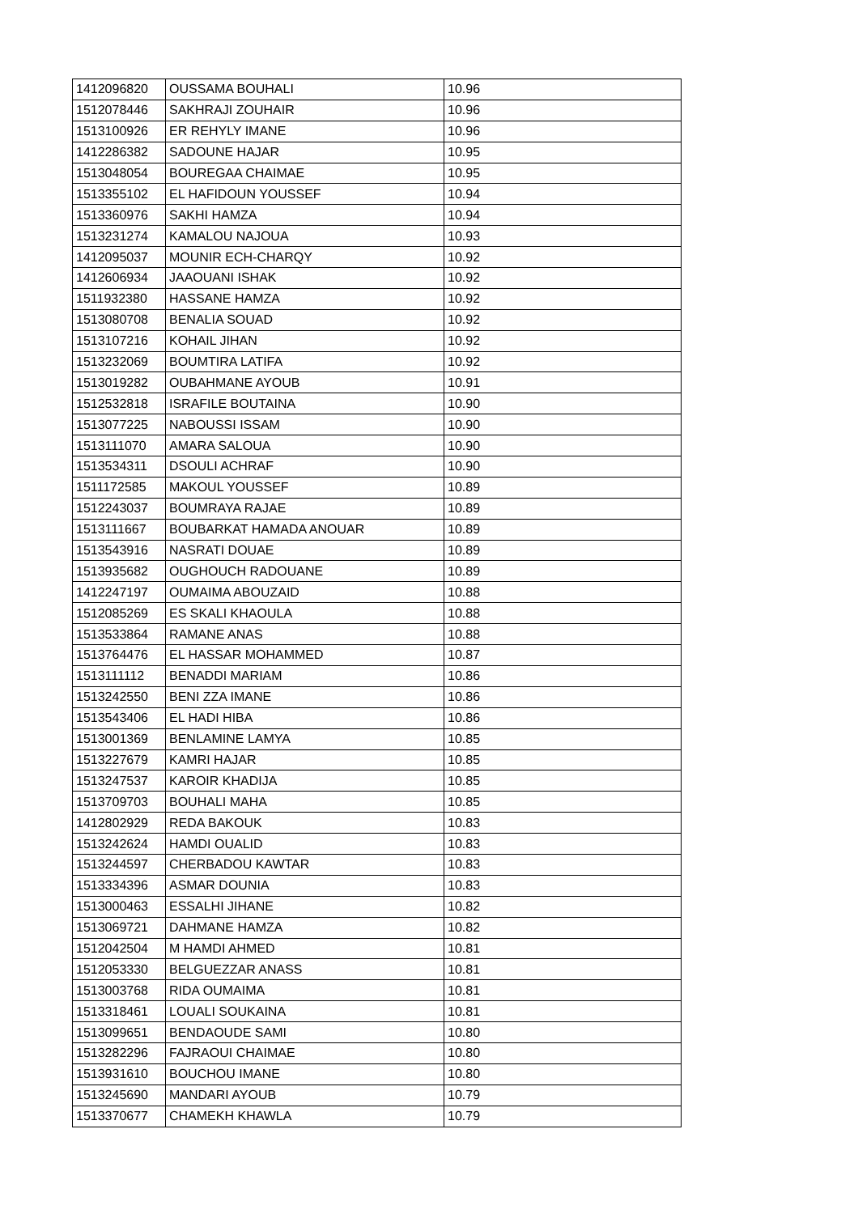| 1412096820 | OUSSAMA BOUHALI | 10.96 |
| 1512078446 | SAKHRAJI ZOUHAIR | 10.96 |
| 1513100926 | ER REHYLY IMANE | 10.96 |
| 1412286382 | SADOUNE HAJAR | 10.95 |
| 1513048054 | BOUREGAA CHAIMAE | 10.95 |
| 1513355102 | EL HAFIDOUN YOUSSEF | 10.94 |
| 1513360976 | SAKHI HAMZA | 10.94 |
| 1513231274 | KAMALOU NAJOUA | 10.93 |
| 1412095037 | MOUNIR ECH-CHARQY | 10.92 |
| 1412606934 | JAAOUANI ISHAK | 10.92 |
| 1511932380 | HASSANE HAMZA | 10.92 |
| 1513080708 | BENALIA SOUAD | 10.92 |
| 1513107216 | KOHAIL JIHAN | 10.92 |
| 1513232069 | BOUMTIRA LATIFA | 10.92 |
| 1513019282 | OUBAHMANE AYOUB | 10.91 |
| 1512532818 | ISRAFILE BOUTAINA | 10.90 |
| 1513077225 | NABOUSSI ISSAM | 10.90 |
| 1513111070 | AMARA SALOUA | 10.90 |
| 1513534311 | DSOULI ACHRAF | 10.90 |
| 1511172585 | MAKOUL YOUSSEF | 10.89 |
| 1512243037 | BOUMRAYA RAJAE | 10.89 |
| 1513111667 | BOUBARKAT HAMADA ANOUAR | 10.89 |
| 1513543916 | NASRATI DOUAE | 10.89 |
| 1513935682 | OUGHOUCH RADOUANE | 10.89 |
| 1412247197 | OUMAIMA ABOUZAID | 10.88 |
| 1512085269 | ES SKALI KHAOULA | 10.88 |
| 1513533864 | RAMANE ANAS | 10.88 |
| 1513764476 | EL HASSAR MOHAMMED | 10.87 |
| 1513111112 | BENADDI MARIAM | 10.86 |
| 1513242550 | BENI ZZA IMANE | 10.86 |
| 1513543406 | EL HADI HIBA | 10.86 |
| 1513001369 | BENLAMINE LAMYA | 10.85 |
| 1513227679 | KAMRI HAJAR | 10.85 |
| 1513247537 | KAROIR KHADIJA | 10.85 |
| 1513709703 | BOUHALI MAHA | 10.85 |
| 1412802929 | REDA BAKOUK | 10.83 |
| 1513242624 | HAMDI OUALID | 10.83 |
| 1513244597 | CHERBADOU KAWTAR | 10.83 |
| 1513334396 | ASMAR DOUNIA | 10.83 |
| 1513000463 | ESSALHI JIHANE | 10.82 |
| 1513069721 | DAHMANE HAMZA | 10.82 |
| 1512042504 | M HAMDI AHMED | 10.81 |
| 1512053330 | BELGUEZZAR ANASS | 10.81 |
| 1513003768 | RIDA OUMAIMA | 10.81 |
| 1513318461 | LOUALI SOUKAINA | 10.81 |
| 1513099651 | BENDAOUDE SAMI | 10.80 |
| 1513282296 | FAJRAOUI CHAIMAE | 10.80 |
| 1513931610 | BOUCHOU IMANE | 10.80 |
| 1513245690 | MANDARI AYOUB | 10.79 |
| 1513370677 | CHAMEKH KHAWLA | 10.79 |